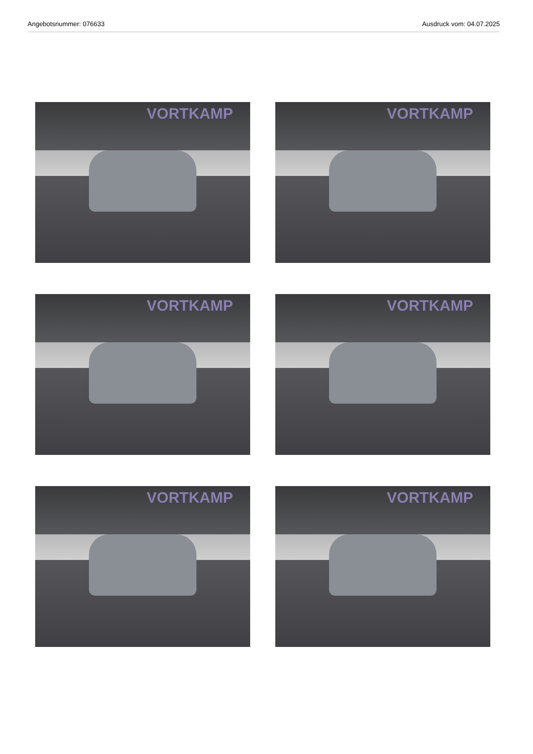Angebotsnummer: 076633 Ausdruck vom: 04.07.2025
VORTKAMP
VORTKAMP
VORTKAMP
VORTKAMP
VORTKAMP
VORTKAMP